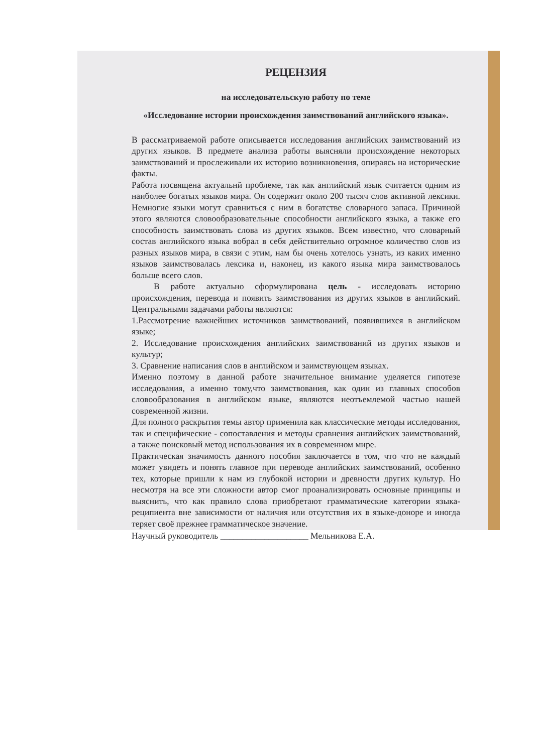РЕЦЕНЗИЯ
на исследовательскую работу по теме
«Исследование истории происхождения заимствований английского языка».
В рассматриваемой работе описывается исследования английских заимствований из других языков. В предмете анализа работы выясняли происхождение некоторых заимствований и прослеживали их историю возникновения, опираясь на исторические факты.
Работа посвящена актуальнй проблеме, так как английский язык считается одним из наиболее богатых языков мира. Он содержит около 200 тысяч слов активной лексики. Немногие языки могут сравниться с ним в богатстве словарного запаса. Причиной этого являются словообразовательные способности английского языка, а также его способность заимствовать слова из других языков. Всем известно, что словарный состав английского языка вобрал в себя действительно огромное количество слов из разных языков мира, в связи с этим, нам бы очень хотелось узнать, из каких именно языков заимствовалась лексика и, наконец, из какого языка мира заимствовалось больше всего слов.
В работе актуально сформулирована цель - исследовать историю происхождения, перевода и появить заимствования из других языков в английский. Центральными задачами работы являются:
1.Рассмотрение важнейших источников заимствований, появившихся в английском языке;
2. Исследование происхождения английских заимствований из других языков и культур;
3. Сравнение написания слов в английском и заимствующем языках.
Именно поэтому в данной работе значительное внимание уделяется гипотезе исследования, а именно тому,что заимствования, как один из главных способов словообразования в английском языке, являются неотъемлемой частью нашей современной жизни.
Для полного раскрытия темы автор применила как классические методы исследования, так и специфические - сопоставления и методы сравнения английских заимствований, а также поисковый метод использования их в современном мире.
Практическая значимость данного пособия заключается в том, что что не каждый может увидеть и понять главное при переводе английских заимствований, особенно тех, которые пришли к нам из глубокой истории и древности других культур. Но несмотря на все эти сложности автор смог проанализировать основные принципы и выяснить, что как правило слова приобретают грамматические категории языка-реципиента вне зависимости от наличия или отсутствия их в языке-доноре и иногда теряет своё прежнее грамматическое значение.
Научный руководитель ____________________ Мельникова Е.А.